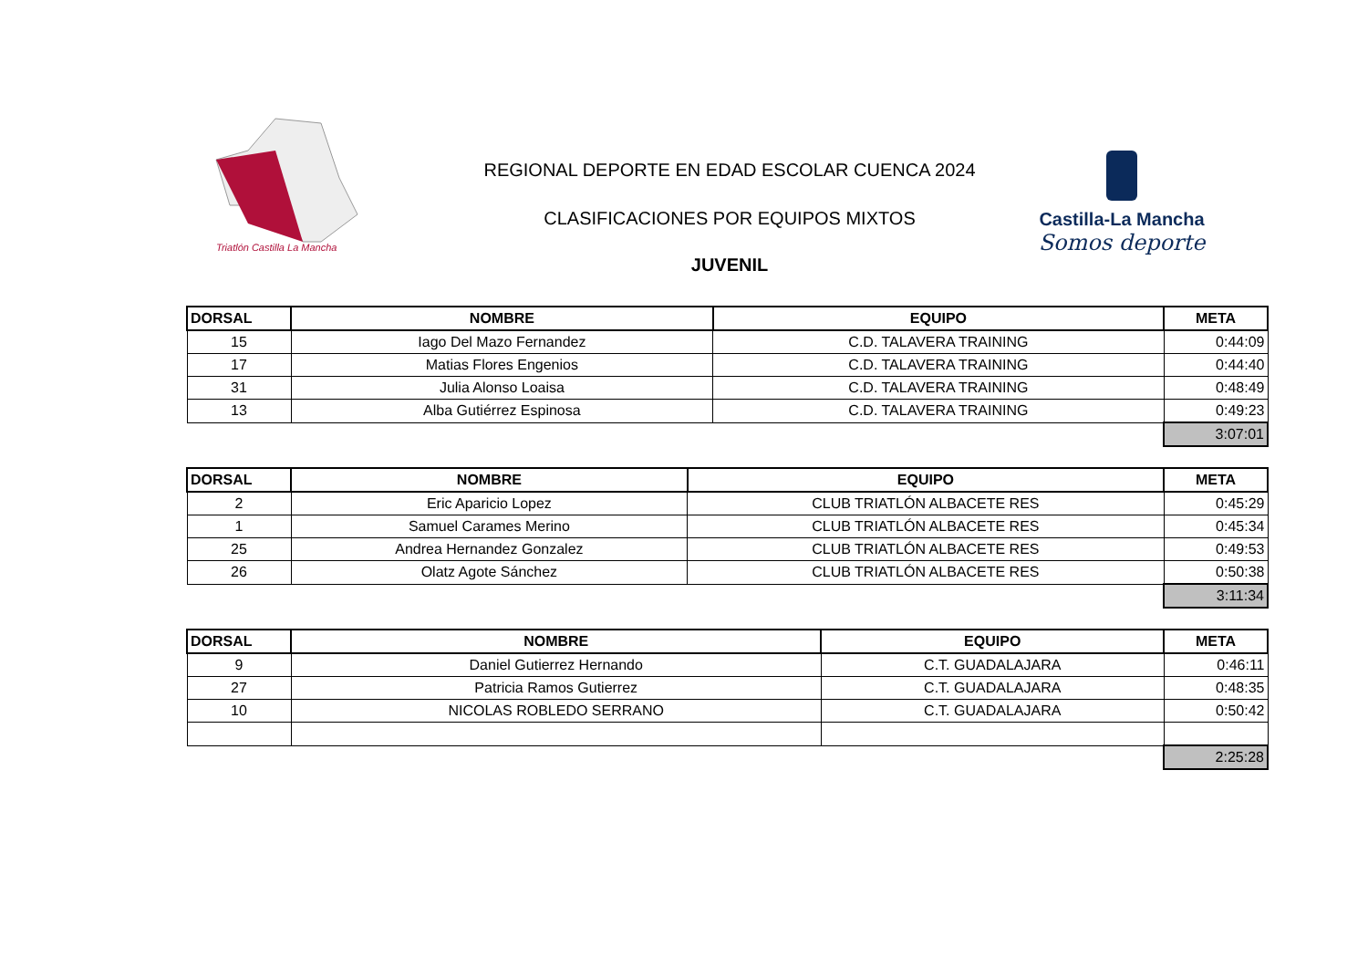Triatlón Castilla La Mancha
REGIONAL DEPORTE EN EDAD ESCOLAR CUENCA 2024
CLASIFICACIONES POR EQUIPOS MIXTOS
JUVENIL
Castilla-La Mancha
Somos deporte
| DORSAL | NOMBRE | EQUIPO | META |
| --- | --- | --- | --- |
| 15 | Iago Del Mazo Fernandez | C.D. TALAVERA TRAINING | 0:44:09 |
| 17 | Matias Flores Engenios | C.D. TALAVERA TRAINING | 0:44:40 |
| 31 | Julia Alonso Loaisa | C.D. TALAVERA TRAINING | 0:48:49 |
| 13 | Alba Gutiérrez Espinosa | C.D. TALAVERA TRAINING | 0:49:23 |
| | | | 3:07:01 |
| DORSAL | NOMBRE | EQUIPO | META |
| --- | --- | --- | --- |
| 2 | Eric Aparicio Lopez | CLUB TRIATLÓN ALBACETE RES | 0:45:29 |
| 1 | Samuel Carames Merino | CLUB TRIATLÓN ALBACETE RES | 0:45:34 |
| 25 | Andrea Hernandez Gonzalez | CLUB TRIATLÓN ALBACETE RES | 0:49:53 |
| 26 | Olatz Agote Sánchez | CLUB TRIATLÓN ALBACETE RES | 0:50:38 |
| | | | 3:11:34 |
| DORSAL | NOMBRE | EQUIPO | META |
| --- | --- | --- | --- |
| 9 | Daniel Gutierrez Hernando | C.T. GUADALAJARA | 0:46:11 |
| 27 | Patricia Ramos Gutierrez | C.T. GUADALAJARA | 0:48:35 |
| 10 | NICOLAS ROBLEDO SERRANO | C.T. GUADALAJARA | 0:50:42 |
| | | | 2:25:28 |